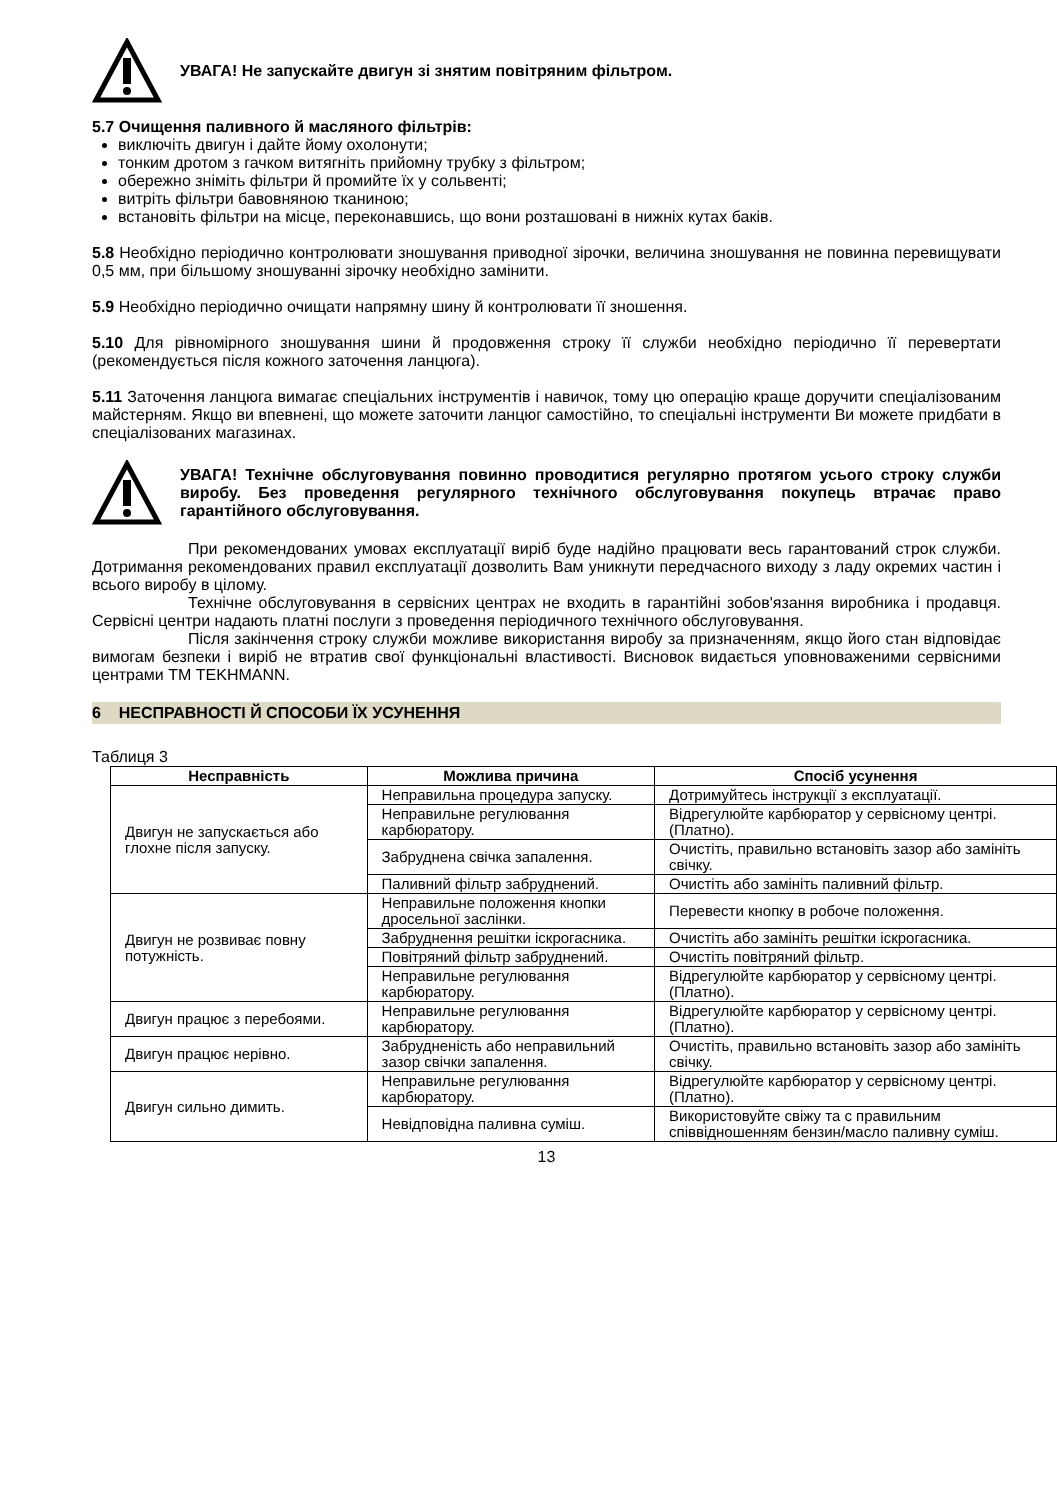УВАГА! Не запускайте двигун зі знятим повітряним фільтром.
5.7 Очищення паливного й масляного фільтрів:
виключіть двигун і дайте йому охолонути;
тонким дротом з гачком витягніть прийомну трубку з фільтром;
обережно зніміть фільтри й промийте їх у сольвенті;
витріть фільтри бавовняною тканиною;
встановіть фільтри на місце, переконавшись, що вони розташовані в нижніх кутах баків.
5.8 Необхідно періодично контролювати зношування приводної зірочки, величина зношування не повинна перевищувати 0,5 мм, при більшому зношуванні зірочку необхідно замінити.
5.9 Необхідно періодично очищати напрямну шину й контролювати її зношення.
5.10 Для рівномірного зношування шини й продовження строку її служби необхідно періодично її перевертати (рекомендується після кожного заточення ланцюга).
5.11 Заточення ланцюга вимагає спеціальних інструментів і навичок, тому цю операцію краще доручити спеціалізованим майстерням. Якщо ви впевнені, що можете заточити ланцюг самостійно, то спеціальні інструменти Ви можете придбати в спеціалізованих магазинах.
УВАГА! Технічне обслуговування повинно проводитися регулярно протягом усього строку служби виробу. Без проведення регулярного технічного обслуговування покупець втрачає право гарантійного обслуговування.
При рекомендованих умовах експлуатації виріб буде надійно працювати весь гарантований строк служби. Дотримання рекомендованих правил експлуатації дозволить Вам уникнути передчасного виходу з ладу окремих частин і всього виробу в цілому.
Технічне обслуговування в сервісних центрах не входить в гарантійні зобов'язання виробника і продавця. Сервісні центри надають платні послуги з проведення періодичного технічного обслуговування.
Після закінчення строку служби можливе використання виробу за призначенням, якщо його стан відповідає вимогам безпеки і виріб не втратив свої функціональні властивості. Висновок видається уповноваженими сервісними центрами ТМ TEKHMANN.
6 НЕСПРАВНОСТІ Й СПОСОБИ ЇХ УСУНЕННЯ
Таблиця 3
| Несправність | Можлива причина | Спосіб усунення |
| --- | --- | --- |
| Двигун не запускається або глохне після запуску. | Неправильна процедура запуску. | Дотримуйтесь інструкції з експлуатації. |
| | Неправильне регулювання карбюратору. | Відрегулюйте карбюратор у сервісному центрі. (Платно). |
| | Забруднена свічка запалення. | Очистіть, правильно встановіть зазор або замініть свічку. |
| | Паливний фільтр забруднений. | Очистіть або замініть паливний фільтр. |
| Двигун не розвиває повну потужність. | Неправильне положення кнопки дросельної заслінки. | Перевести кнопку в робоче положення. |
| | Забруднення решітки іскрогасника. | Очистіть або замініть решітки іскрогасника. |
| | Повітряний фільтр забруднений. | Очистіть повітряний фільтр. |
| | Неправильне регулювання карбюратору. | Відрегулюйте карбюратор у сервісному центрі. (Платно). |
| Двигун працює з перебоями. | Неправильне регулювання карбюратору. | Відрегулюйте карбюратор у сервісному центрі. (Платно). |
| Двигун працює нерівно. | Забрудненість або неправильний зазор свічки запалення. | Очистіть, правильно встановіть зазор або замініть свічку. |
| Двигун сильно димить. | Неправильне регулювання карбюратору. | Відрегулюйте карбюратор у сервісному центрі. (Платно). |
| | Невідповідна паливна суміш. | Використовуйте свіжу та с правильним співвідношенням бензин/масло паливну суміш. |
13